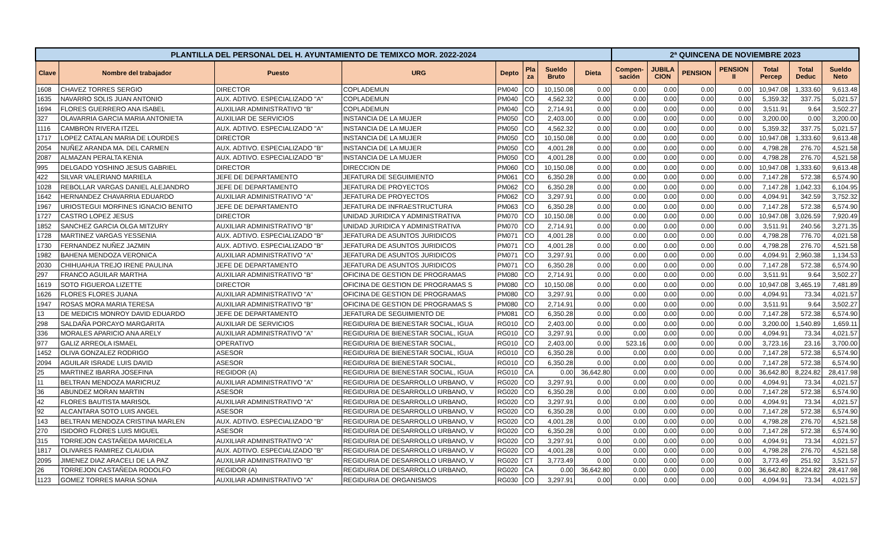| PLANTILLA DEL PERSONAL DEL H. AYUNTAMIENTO DE TEMIXCO MOR. 2022-2024 | | | | | | | | 2ª QUINCENA DE NOVIEMBRE 2023 | | | | | | |
| --- | --- | --- | --- | --- | --- | --- | --- | --- | --- | --- | --- | --- | --- | --- |
| Clave | Nombre del trabajador | Puesto | URG | Depto | Pla za | Sueldo Bruto | Dieta | Compen- sación | JUBILA CION | PENSION | PENSION II | Total Percep | Total Deduc | Sueldo Neto |
| 1608 | CHAVEZ TORRES SERGIO | DIRECTOR | COPLADEMUN | PM040 | CO | 10,150.08 | 0.00 | 0.00 | 0.00 | 0.00 | 0.00 | 10,947.08 | 1,333.60 | 9,613.48 |
| 1635 | NAVARRO SOLIS JUAN ANTONIO | AUX. ADTIVO. ESPECIALIZADO "A" | COPLADEMUN | PM040 | CO | 4,562.32 | 0.00 | 0.00 | 0.00 | 0.00 | 0.00 | 5,359.32 | 337.75 | 5,021.57 |
| 1694 | FLORES GUERRERO ANA ISABEL | AUXILIAR ADMINISTRATIVO "B" | COPLADEMUN | PM040 | CO | 2,714.91 | 0.00 | 0.00 | 0.00 | 0.00 | 0.00 | 3,511.91 | 9.64 | 3,502.27 |
| 327 | OLAVARRIA GARCIA MARIA ANTONIETA | AUXILIAR DE SERVICIOS | INSTANCIA DE LA MUJER | PM050 | CO | 2,403.00 | 0.00 | 0.00 | 0.00 | 0.00 | 0.00 | 3,200.00 | 0.00 | 3,200.00 |
| 1116 | CAMBRON RIVERA ITZEL | AUX. ADTIVO. ESPECIALIZADO "A" | INSTANCIA DE LA MUJER | PM050 | CO | 4,562.32 | 0.00 | 0.00 | 0.00 | 0.00 | 0.00 | 5,359.32 | 337.75 | 5,021.57 |
| 1717 | LOPEZ CATALAN MARIA DE LOURDES | DIRECTOR | INSTANCIA DE LA MUJER | PM050 | CO | 10,150.08 | 0.00 | 0.00 | 0.00 | 0.00 | 0.00 | 10,947.08 | 1,333.60 | 9,613.48 |
| 2054 | NUÑEZ ARANDA MA. DEL CARMEN | AUX. ADTIVO. ESPECIALIZADO "B" | INSTANCIA DE LA MUJER | PM050 | CO | 4,001.28 | 0.00 | 0.00 | 0.00 | 0.00 | 0.00 | 4,798.28 | 276.70 | 4,521.58 |
| 2087 | ALMAZAN PERALTA KENIA | AUX. ADTIVO. ESPECIALIZADO "B" | INSTANCIA DE LA MUJER | PM050 | CO | 4,001.28 | 0.00 | 0.00 | 0.00 | 0.00 | 0.00 | 4,798.28 | 276.70 | 4,521.58 |
| 995 | DELGADO YOSHINO JESUS GABRIEL | DIRECTOR | DIRECCION DE | PM060 | CO | 10,150.08 | 0.00 | 0.00 | 0.00 | 0.00 | 0.00 | 10,947.08 | 1,333.60 | 9,613.48 |
| 422 | SILVAR VALERIANO MARIELA | JEFE DE DEPARTAMENTO | JEFATURA DE SEGUIMIENTO | PM061 | CO | 6,350.28 | 0.00 | 0.00 | 0.00 | 0.00 | 0.00 | 7,147.28 | 572.38 | 6,574.90 |
| 1028 | REBOLLAR VARGAS DANIEL ALEJANDRO | JEFE DE DEPARTAMENTO | JEFATURA DE PROYECTOS | PM062 | CO | 6,350.28 | 0.00 | 0.00 | 0.00 | 0.00 | 0.00 | 7,147.28 | 1,042.33 | 6,104.95 |
| 1642 | HERNANDEZ CHAVARRIA EDUARDO | AUXILIAR ADMINISTRATIVO "A" | JEFATURA DE PROYECTOS | PM062 | CO | 3,297.91 | 0.00 | 0.00 | 0.00 | 0.00 | 0.00 | 4,094.91 | 342.59 | 3,752.32 |
| 1967 | URIOSTEGUI MORFINES IGNACIO BENITO | JEFE DE DEPARTAMENTO | JEFATURA DE INFRAESTRUCTURA | PM063 | CO | 6,350.28 | 0.00 | 0.00 | 0.00 | 0.00 | 0.00 | 7,147.28 | 572.38 | 6,574.90 |
| 1727 | CASTRO LOPEZ JESUS | DIRECTOR | UNIDAD JURIDICA Y ADMINISTRATIVA | PM070 | CO | 10,150.08 | 0.00 | 0.00 | 0.00 | 0.00 | 0.00 | 10,947.08 | 3,026.59 | 7,920.49 |
| 1852 | SANCHEZ GARCIA OLGA MITZURY | AUXILIAR ADMINISTRATIVO "B" | UNIDAD JURIDICA Y ADMINISTRATIVA | PM070 | CO | 2,714.91 | 0.00 | 0.00 | 0.00 | 0.00 | 0.00 | 3,511.91 | 240.56 | 3,271.35 |
| 1728 | MARTINEZ VARGAS YESSENIA | AUX. ADTIVO. ESPECIALIZADO "B" | JEFATURA DE ASUNTOS JURIDICOS | PM071 | CO | 4,001.28 | 0.00 | 0.00 | 0.00 | 0.00 | 0.00 | 4,798.28 | 776.70 | 4,021.58 |
| 1730 | FERNANDEZ NUÑEZ JAZMIN | AUX. ADTIVO. ESPECIALIZADO "B" | JEFATURA DE ASUNTOS JURIDICOS | PM071 | CO | 4,001.28 | 0.00 | 0.00 | 0.00 | 0.00 | 0.00 | 4,798.28 | 276.70 | 4,521.58 |
| 1982 | BAHENA MENDOZA VERONICA | AUXILIAR ADMINISTRATIVO "A" | JEFATURA DE ASUNTOS JURIDICOS | PM071 | CO | 3,297.91 | 0.00 | 0.00 | 0.00 | 0.00 | 0.00 | 4,094.91 | 2,960.38 | 1,134.53 |
| 2030 | CHIHUAHUA TREJO IRENE PAULINA | JEFE DE DEPARTAMENTO | JEFATURA DE ASUNTOS JURIDICOS | PM071 | CO | 6,350.28 | 0.00 | 0.00 | 0.00 | 0.00 | 0.00 | 7,147.28 | 572.38 | 6,574.90 |
| 297 | FRANCO AGUILAR MARTHA | AUXILIAR ADMINISTRATIVO "B" | OFICINA DE GESTION DE PROGRAMAS | PM080 | CO | 2,714.91 | 0.00 | 0.00 | 0.00 | 0.00 | 0.00 | 3,511.91 | 9.64 | 3,502.27 |
| 1619 | SOTO FIGUEROA LIZETTE | DIRECTOR | OFICINA DE GESTION DE PROGRAMAS S | PM080 | CO | 10,150.08 | 0.00 | 0.00 | 0.00 | 0.00 | 0.00 | 10,947.08 | 3,465.19 | 7,481.89 |
| 1626 | FLORES FLORES JUANA | AUXILIAR ADMINISTRATIVO "A" | OFICINA DE GESTION DE PROGRAMAS | PM080 | CO | 3,297.91 | 0.00 | 0.00 | 0.00 | 0.00 | 0.00 | 4,094.91 | 73.34 | 4,021.57 |
| 1947 | ROSAS MORA MARIA TERESA | AUXILIAR ADMINISTRATIVO "B" | OFICINA DE GESTION DE PROGRAMAS S | PM080 | CO | 2,714.91 | 0.00 | 0.00 | 0.00 | 0.00 | 0.00 | 3,511.91 | 9.64 | 3,502.27 |
| 13 | DE MEDICIS MONROY DAVID EDUARDO | JEFE DE DEPARTAMENTO | JEFATURA DE SEGUIMIENTO DE | PM081 | CO | 6,350.28 | 0.00 | 0.00 | 0.00 | 0.00 | 0.00 | 7,147.28 | 572.38 | 6,574.90 |
| 298 | SALDAÑA PORCAYO MARGARITA | AUXILIAR DE SERVICIOS | REGIDURIA DE BIENESTAR SOCIAL, IGUA | RG010 | CO | 2,403.00 | 0.00 | 0.00 | 0.00 | 0.00 | 0.00 | 3,200.00 | 1,540.89 | 1,659.11 |
| 336 | MORALES APARICIO ANA ARELY | AUXILIAR ADMINISTRATIVO "A" | REGIDURIA DE BIENESTAR SOCIAL, IGUA | RG010 | CO | 3,297.91 | 0.00 | 0.00 | 0.00 | 0.00 | 0.00 | 4,094.91 | 73.34 | 4,021.57 |
| 977 | GALIZ ARREOLA ISMAEL | OPERATIVO | REGIDURIA DE BIENESTAR SOCIAL, | RG010 | CO | 2,403.00 | 0.00 | 523.16 | 0.00 | 0.00 | 0.00 | 3,723.16 | 23.16 | 3,700.00 |
| 1452 | OLIVA GONZALEZ RODRIGO | ASESOR | REGIDURIA DE BIENESTAR SOCIAL, IGUA | RG010 | CO | 6,350.28 | 0.00 | 0.00 | 0.00 | 0.00 | 0.00 | 7,147.28 | 572.38 | 6,574.90 |
| 2094 | AGUILAR ISRADE LUIS DAVID | ASESOR | REGIDURIA DE BIENESTAR SOCIAL, | RG010 | CO | 6,350.28 | 0.00 | 0.00 | 0.00 | 0.00 | 0.00 | 7,147.28 | 572.38 | 6,574.90 |
| 25 | MARTINEZ IBARRA JOSEFINA | REGIDOR (A) | REGIDURIA DE BIENESTAR SOCIAL, IGUA | RG010 | CA | 0.00 | 36,642.80 | 0.00 | 0.00 | 0.00 | 0.00 | 36,642.80 | 8,224.82 | 28,417.98 |
| 11 | BELTRAN MENDOZA MARICRUZ | AUXILIAR ADMINISTRATIVO "A" | REGIDURIA DE DESARROLLO URBANO, V | RG020 | CO | 3,297.91 | 0.00 | 0.00 | 0.00 | 0.00 | 0.00 | 4,094.91 | 73.34 | 4,021.57 |
| 36 | ABUNDEZ MORAN MARTIN | ASESOR | REGIDURIA DE DESARROLLO URBANO, V | RG020 | CO | 6,350.28 | 0.00 | 0.00 | 0.00 | 0.00 | 0.00 | 7,147.28 | 572.38 | 6,574.90 |
| 42 | FLORES BAUTISTA MARISOL | AUXILIAR ADMINISTRATIVO "A" | REGIDURIA DE DESARROLLO URBANO, | RG020 | CO | 3,297.91 | 0.00 | 0.00 | 0.00 | 0.00 | 0.00 | 4,094.91 | 73.34 | 4,021.57 |
| 92 | ALCANTARA SOTO LUIS ANGEL | ASESOR | REGIDURIA DE DESARROLLO URBANO, V | RG020 | CO | 6,350.28 | 0.00 | 0.00 | 0.00 | 0.00 | 0.00 | 7,147.28 | 572.38 | 6,574.90 |
| 143 | BELTRAN MENDOZA CRISTINA MARLEN | AUX. ADTIVO. ESPECIALIZADO "B" | REGIDURIA DE DESARROLLO URBANO, V | RG020 | CO | 4,001.28 | 0.00 | 0.00 | 0.00 | 0.00 | 0.00 | 4,798.28 | 276.70 | 4,521.58 |
| 270 | ISIDORO FLORES LUIS MIGUEL | ASESOR | REGIDURIA DE DESARROLLO URBANO, V | RG020 | CO | 6,350.28 | 0.00 | 0.00 | 0.00 | 0.00 | 0.00 | 7,147.28 | 572.38 | 6,574.90 |
| 315 | TORREJON CASTAÑEDA MARICELA | AUXILIAR ADMINISTRATIVO "A" | REGIDURIA DE DESARROLLO URBANO, V | RG020 | CO | 3,297.91 | 0.00 | 0.00 | 0.00 | 0.00 | 0.00 | 4,094.91 | 73.34 | 4,021.57 |
| 1817 | OLIVARES RAMIREZ CLAUDIA | AUX. ADTIVO. ESPECIALIZADO "B" | REGIDURIA DE DESARROLLO URBANO, V | RG020 | CO | 4,001.28 | 0.00 | 0.00 | 0.00 | 0.00 | 0.00 | 4,798.28 | 276.70 | 4,521.58 |
| 2095 | JIMENEZ DIAZ ARACELI DE LA PAZ | AUXILIAR ADMINISTRATIVO "B" | REGIDURIA DE DESARROLLO URBANO, V | RG020 | CT | 3,773.49 | 0.00 | 0.00 | 0.00 | 0.00 | 0.00 | 3,773.49 | 251.92 | 3,521.57 |
| 26 | TORREJON CASTAÑEDA RODOLFO | REGIDOR (A) | REGIDURIA DE DESARROLLO URBANO, | RG020 | CA | 0.00 | 36,642.80 | 0.00 | 0.00 | 0.00 | 0.00 | 36,642.80 | 8,224.82 | 28,417.98 |
| 1123 | GOMEZ TORRES MARIA SONIA | AUXILIAR ADMINISTRATIVO "A" | REGIDURIA DE ORGANISMOS | RG030 | CO | 3,297.91 | 0.00 | 0.00 | 0.00 | 0.00 | 0.00 | 4,094.91 | 73.34 | 4,021.57 |